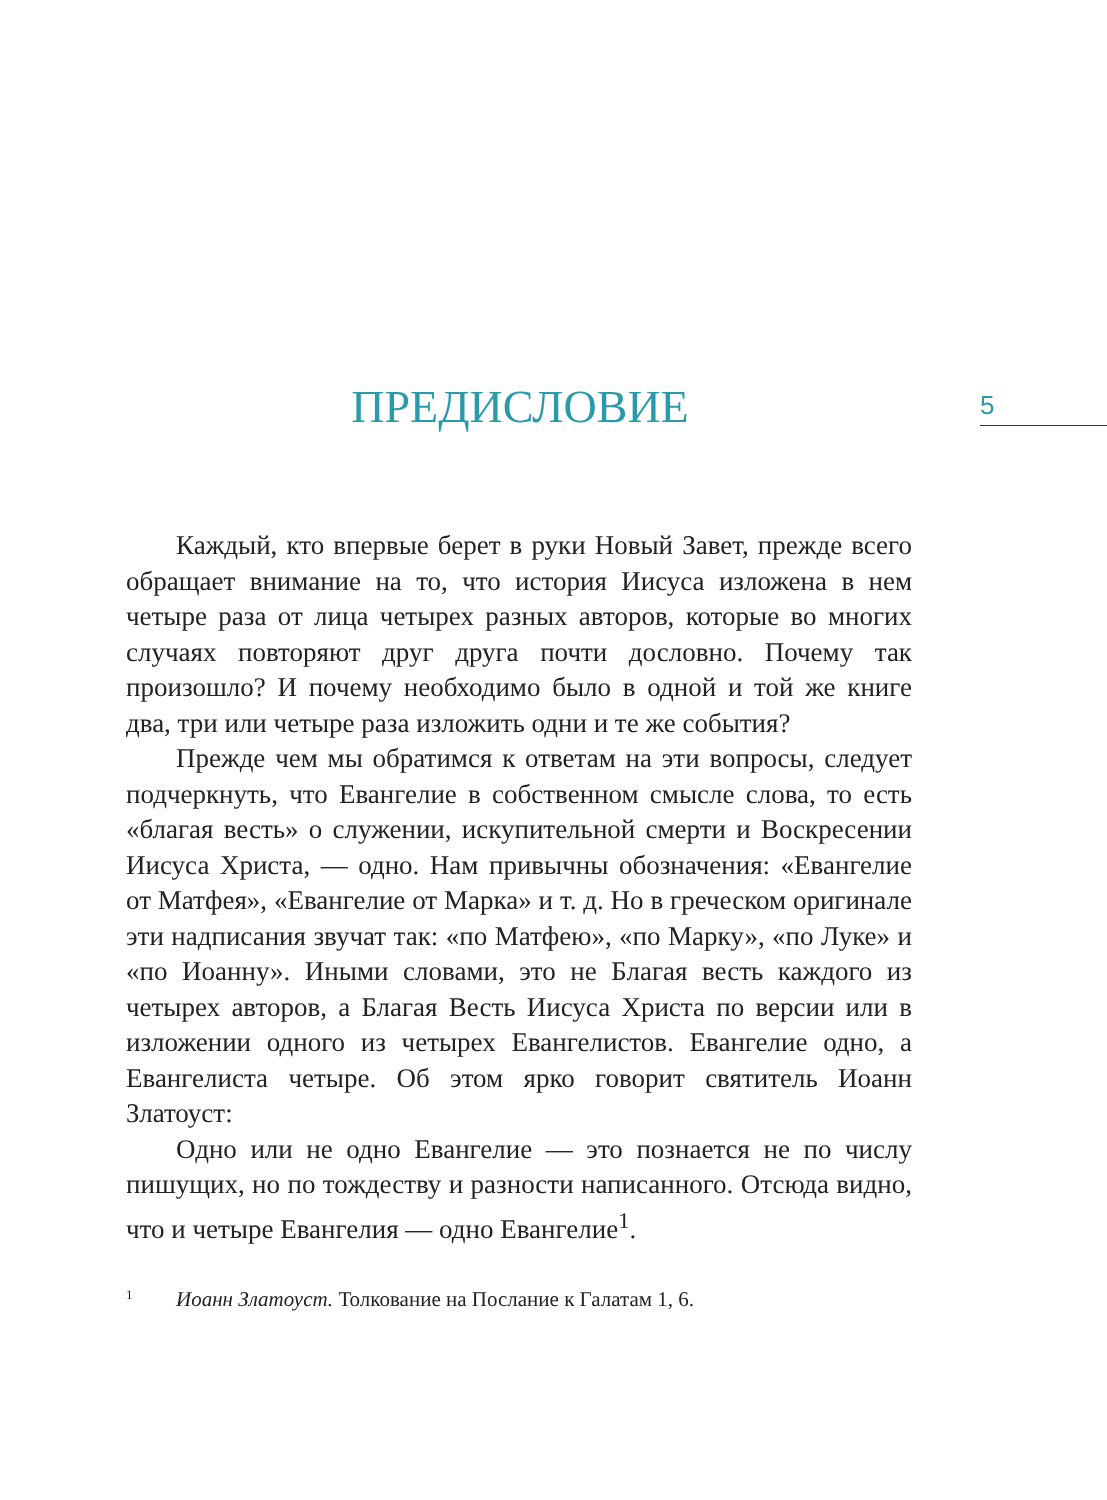5
ПРЕДИСЛОВИЕ
Каждый, кто впервые берет в руки Новый Завет, прежде всего обращает внимание на то, что история Иисуса изложена в нем четыре раза от лица четырех разных авторов, которые во многих случаях повторяют друг друга почти дословно. Почему так произошло? И почему необходимо было в одной и той же книге два, три или четыре раза изложить одни и те же события?
Прежде чем мы обратимся к ответам на эти вопросы, следует подчеркнуть, что Евангелие в собственном смысле слова, то есть «благая весть» о служении, искупительной смерти и Воскресении Иисуса Христа, — одно. Нам привычны обозначения: «Евангелие от Матфея», «Евангелие от Марка» и т. д. Но в греческом оригинале эти надписания звучат так: «по Матфею», «по Марку», «по Луке» и «по Иоанну». Иными словами, это не Благая весть каждого из четырех авторов, а Благая Весть Иисуса Христа по версии или в изложении одного из четырех Евангелистов. Евангелие одно, а Евангелиста четыре. Об этом ярко говорит святитель Иоанн Златоуст:
Одно или не одно Евангелие — это познается не по числу пишущих, но по тождеству и разности написанного. Отсюда видно, что и четыре Евангелия — одно Евангелие<sup>1</sup>.
1
Иоанн Златоуст. Толкование на Послание к Галатам 1, 6.